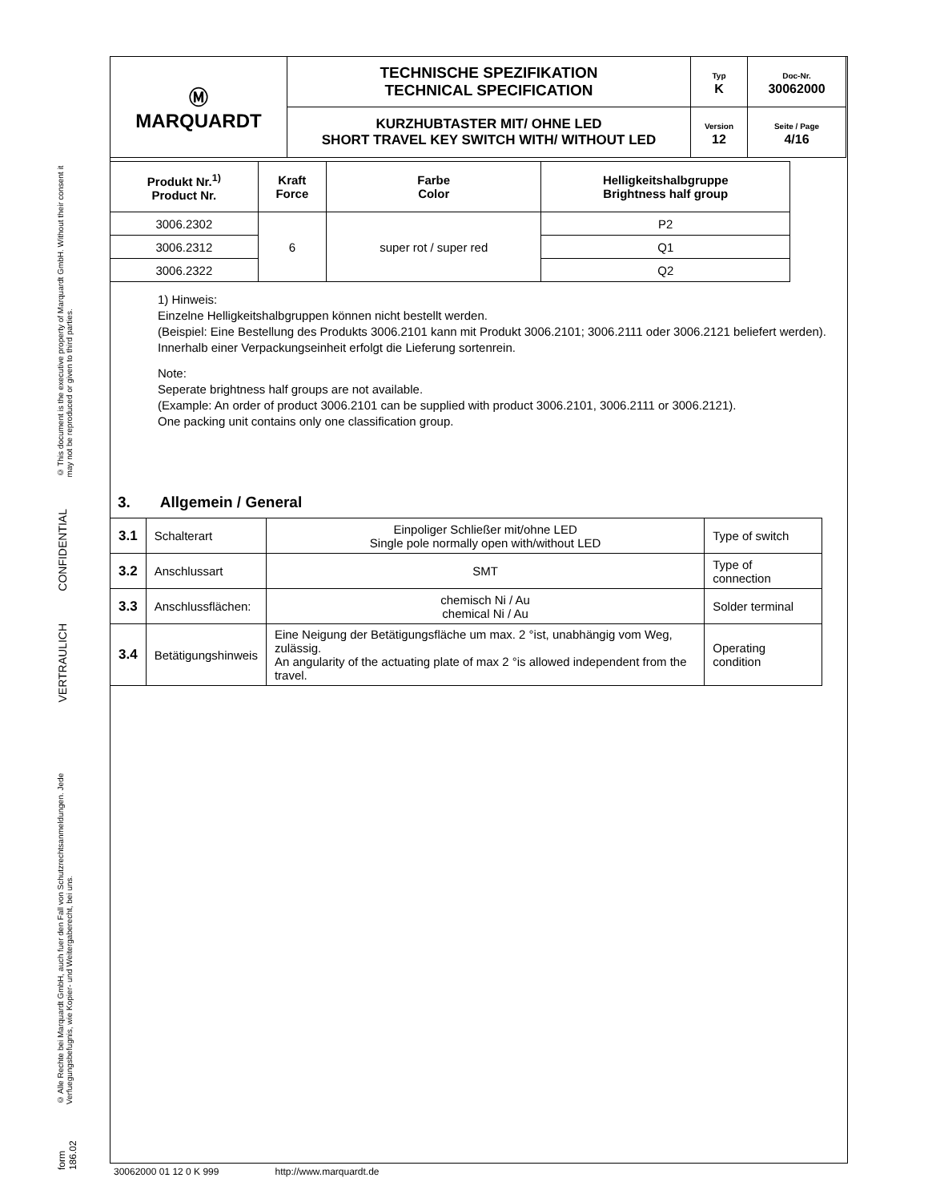© This document is the executive property of Marquardt GmbH. Without their consent it may not be reproduced or given to third parties.
CONFIDENTIAL
VERTRAULICH
© Alle Rechte bei Marquardt GmbH, auch fuer den Fall von Schutzrechtsanmeldungen. Jede Verfuegungsbefugnis, wie Kopier- und Weitergaberecht, bei uns.
form 186.02
| Ⓜ MARQUARDT | TECHNISCHE SPEZIFIKATION TECHNICAL SPECIFICATION | Typ K | Doc-Nr. 30062000 |
| | KURZHUBTASTER MIT/ OHNE LED SHORT TRAVEL KEY SWITCH WITH/ WITHOUT LED | Version 12 | Seite / Page 4/16 |
| Produkt Nr.<sup>1)</sup> Product Nr. | Kraft Force | Farbe Color | Helligkeitshalbgruppe Brightness half group |
| --- | --- | --- | --- |
| 3006.2302 | 6 | super rot / super red | P2 |
| 3006.2312 | | | Q1 |
| 3006.2322 | | | Q2 |
1) Hinweis:
Einzelne Helligkeitshalbgruppen können nicht bestellt werden.
(Beispiel: Eine Bestellung des Produkts 3006.2101 kann mit Produkt 3006.2101; 3006.2111 oder 3006.2121 beliefert werden).
Innerhalb einer Verpackungseinheit erfolgt die Lieferung sortenrein.
Note:
Seperate brightness half groups are not available.
(Example: An order of product 3006.2101 can be supplied with product 3006.2101, 3006.2111 or 3006.2121).
One packing unit contains only one classification group.
3. Allgemein / General
| 3.1 | Schalterart | Einpoliger Schließer mit/ohne LED Single pole normally open with/without LED | Type of switch |
| 3.2 | Anschlussart | SMT | Type of connection |
| 3.3 | Anschlussflächen: | chemisch Ni / Au chemical Ni / Au | Solder terminal |
| 3.4 | Betätigungshinweis | Eine Neigung der Betätigungsfläche um max. 2 °ist, unabhängig vom Weg, zulässig. An angularity of the actuating plate of max 2 °is allowed independent from the travel. | Operating condition |
30062000 01 12 0 K 999 http://www.marquardt.de